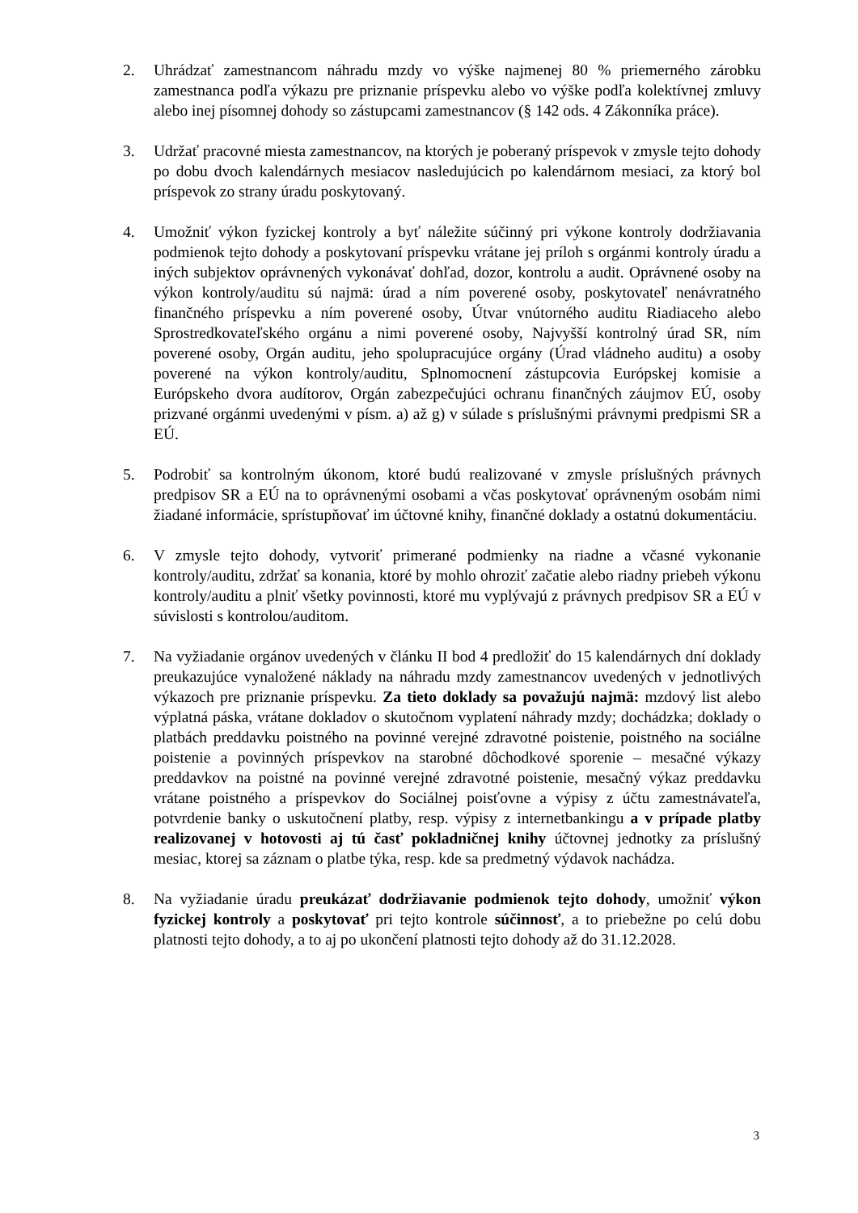2. Uhrádzať zamestnancom náhradu mzdy vo výške najmenej 80 % priemerného zárobku zamestnanca podľa výkazu pre priznanie príspevku alebo vo výške podľa kolektívnej zmluvy alebo inej písomnej dohody so zástupcami zamestnancov (§ 142 ods. 4 Zákonníka práce).
3. Udržať pracovné miesta zamestnancov, na ktorých je poberaný príspevok v zmysle tejto dohody po dobu dvoch kalendárnych mesiacov nasledujúcich po kalendárnom mesiaci, za ktorý bol príspevok zo strany úradu poskytovaný.
4. Umožniť výkon fyzickej kontroly a byť náležite súčinný pri výkone kontroly dodržiavania podmienok tejto dohody a poskytovaní príspevku vrátane jej príloh s orgánmi kontroly úradu a iných subjektov oprávnených vykonávať dohľad, dozor, kontrolu a audit. Oprávnené osoby na výkon kontroly/auditu sú najmä: úrad a ním poverené osoby, poskytovateľ nenávratného finančného príspevku a ním poverené osoby, Útvar vnútorného auditu Riadiaceho alebo Sprostredkovateľského orgánu a nimi poverené osoby, Najvyšší kontrolný úrad SR, ním poverené osoby, Orgán auditu, jeho spolupracujúce orgány (Úrad vládneho auditu) a osoby poverené na výkon kontroly/auditu, Splnomocnení zástupcovia Európskej komisie a Európskeho dvora audítorov, Orgán zabezpečujúci ochranu finančných záujmov EÚ, osoby prizvané orgánmi uvedenými v písm. a) až g) v súlade s príslušnými právnymi predpismi SR a EÚ.
5. Podrobiť sa kontrolným úkonom, ktoré budú realizované v zmysle príslušných právnych predpisov SR a EÚ na to oprávnenými osobami a včas poskytovať oprávneným osobám nimi žiadané informácie, sprístupňovať im účtovné knihy, finančné doklady a ostatnú dokumentáciu.
6. V zmysle tejto dohody, vytvoriť primerané podmienky na riadne a včasné vykonanie kontroly/auditu, zdržať sa konania, ktoré by mohlo ohroziť začatie alebo riadny priebeh výkonu kontroly/auditu a plniť všetky povinnosti, ktoré mu vyplývajú z právnych predpisov SR a EÚ v súvislosti s kontrolou/auditom.
7. Na vyžiadanie orgánov uvedených v článku II bod 4 predložiť do 15 kalendárnych dní doklady preukazujúce vynaložené náklady na náhradu mzdy zamestnancov uvedených v jednotlivých výkazoch pre priznanie príspevku. Za tieto doklady sa považujú najmä: mzdový list alebo výplatná páska, vrátane dokladov o skutočnom vyplatení náhrady mzdy; dochádzka; doklady o platbách preddavku poistného na povinné verejné zdravotné poistenie, poistného na sociálne poistenie a povinných príspevkov na starobné dôchodkové sporenie – mesačné výkazy preddavkov na poistné na povinné verejné zdravotné poistenie, mesačný výkaz preddavku vrátane poistného a príspevkov do Sociálnej poisťovne a výpisy z účtu zamestnávateľa, potvrdenie banky o uskutočnení platby, resp. výpisy z internetbankingu a v prípade platby realizovanej v hotovosti aj tú časť pokladničnej knihy účtovnej jednotky za príslušný mesiac, ktorej sa záznam o platbe týka, resp. kde sa predmetný výdavok nachádza.
8. Na vyžiadanie úradu preukázať dodržiavanie podmienok tejto dohody, umožniť výkon fyzickej kontroly a poskytovať pri tejto kontrole súčinnosť, a to priebežne po celú dobu platnosti tejto dohody, a to aj po ukončení platnosti tejto dohody až do 31.12.2028.
3